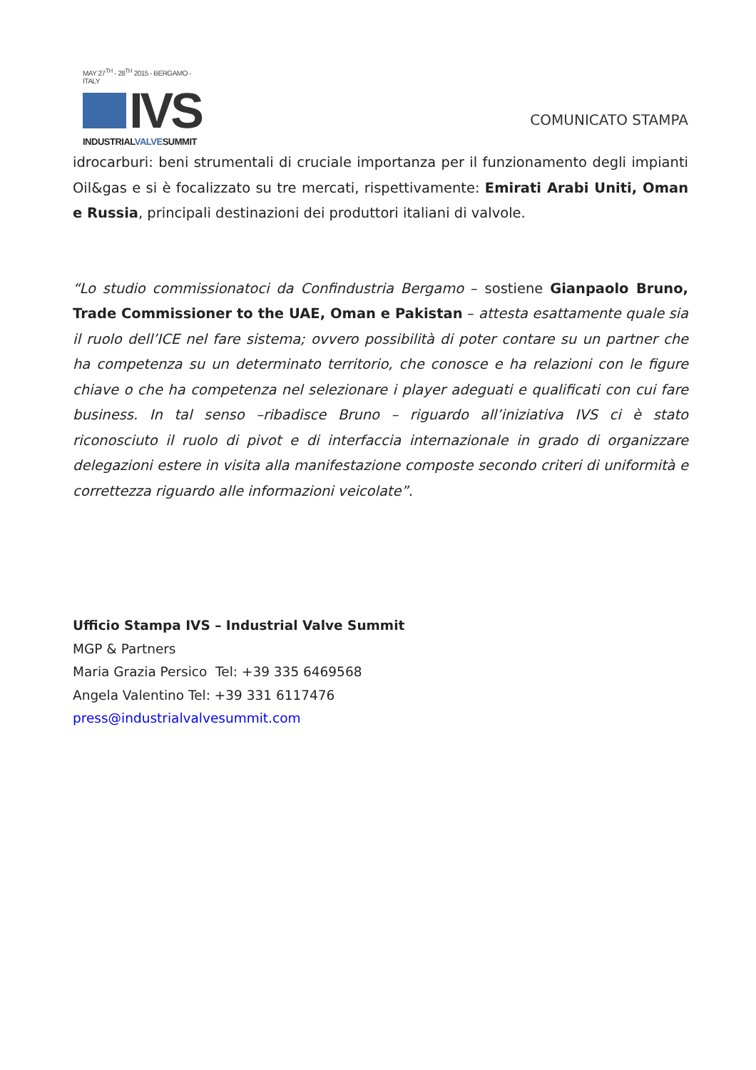MAY 27<sup>TH</sup> - 28<sup>TH</sup> 2015 - BERGAMO - ITALY
IVS
INDUSTRIALVALVESUMMIT
COMUNICATO STAMPA
idrocarburi: beni strumentali di cruciale importanza per il funzionamento degli impianti Oil&gas e si è focalizzato su tre mercati, rispettivamente: Emirati Arabi Uniti, Oman e Russia, principali destinazioni dei produttori italiani di valvole.
“Lo studio commissionatoci da Confindustria Bergamo – sostiene Gianpaolo Bruno, Trade Commissioner to the UAE, Oman e Pakistan – attesta esattamente quale sia il ruolo dell’ICE nel fare sistema; ovvero possibilità di poter contare su un partner che ha competenza su un determinato territorio, che conosce e ha relazioni con le figure chiave o che ha competenza nel selezionare i player adeguati e qualificati con cui fare business. In tal senso –ribadisce Bruno – riguardo all’iniziativa IVS ci è stato riconosciuto il ruolo di pivot e di interfaccia internazionale in grado di organizzare delegazioni estere in visita alla manifestazione composte secondo criteri di uniformità e correttezza riguardo alle informazioni veicolate”.
Ufficio Stampa IVS – Industrial Valve Summit
MGP & Partners
Maria Grazia Persico Tel: +39 335 6469568
Angela Valentino Tel: +39 331 6117476
press@industrialvalvesummit.com